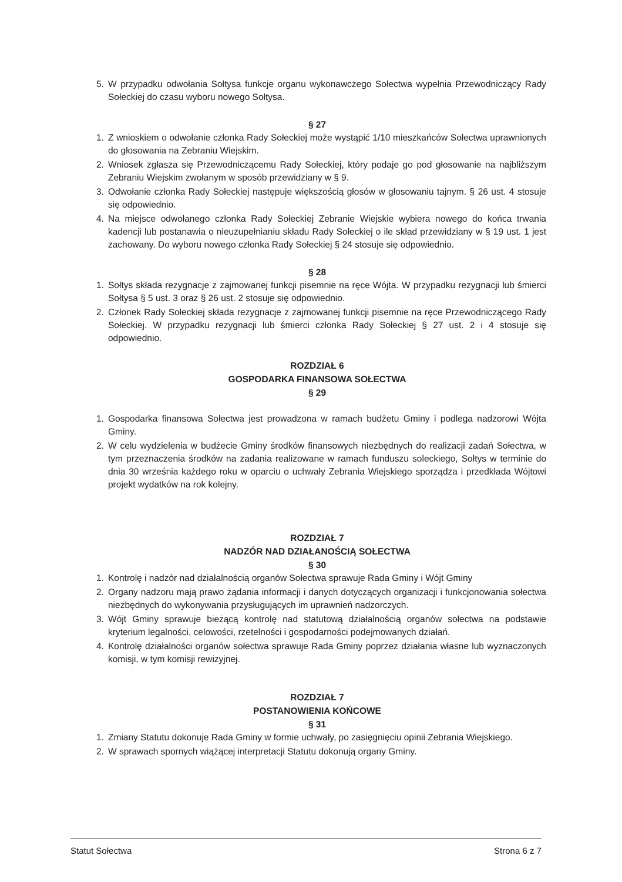5. W przypadku odwołania Sołtysa funkcje organu wykonawczego Sołectwa wypełnia Przewodniczący Rady Sołeckiej do czasu wyboru nowego Sołtysa.
§ 27
1. Z wnioskiem o odwołanie członka Rady Sołeckiej może wystąpić 1/10 mieszkańców Sołectwa uprawnionych do głosowania na Zebraniu Wiejskim.
2. Wniosek zgłasza się Przewodniczącemu Rady Sołeckiej, który podaje go pod głosowanie na najbliższym Zebraniu Wiejskim zwołanym w sposób przewidziany w § 9.
3. Odwołanie członka Rady Sołeckiej następuje większością głosów w głosowaniu tajnym. § 26 ust. 4 stosuje się odpowiednio.
4. Na miejsce odwołanego członka Rady Sołeckiej Zebranie Wiejskie wybiera nowego do końca trwania kadencji lub postanawia o nieuzupełnianiu składu Rady Sołeckiej o ile skład przewidziany w § 19 ust. 1 jest zachowany. Do wyboru nowego członka Rady Sołeckiej § 24 stosuje się odpowiednio.
§ 28
1. Sołtys składa rezygnacje z zajmowanej funkcji pisemnie na ręce Wójta. W przypadku rezygnacji lub śmierci Sołtysa § 5 ust. 3 oraz § 26 ust. 2 stosuje się odpowiednio.
2. Członek Rady Sołeckiej składa rezygnacje z zajmowanej funkcji pisemnie na ręce Przewodniczącego Rady Sołeckiej. W przypadku rezygnacji lub śmierci członka Rady Sołeckiej § 27 ust. 2 i 4 stosuje się odpowiednio.
ROZDZIAŁ 6
GOSPODARKA FINANSOWA SOŁECTWA
§ 29
1. Gospodarka finansowa Sołectwa jest prowadzona w ramach budżetu Gminy i podlega nadzorowi Wójta Gminy.
2. W celu wydzielenia w budżecie Gminy środków finansowych niezbędnych do realizacji zadań Sołectwa, w tym przeznaczenia środków na zadania realizowane w ramach funduszu soleckiego, Sołtys w terminie do dnia 30 września każdego roku w oparciu o uchwały Zebrania Wiejskiego sporządza i przedkłada Wójtowi projekt wydatków na rok kolejny.
ROZDZIAŁ 7
NADZÓR NAD DZIAŁANOŚCIĄ SOŁECTWA
§ 30
1. Kontrolę i nadzór nad działalnością organów Sołectwa sprawuje Rada Gminy i Wójt Gminy
2. Organy nadzoru mają prawo żądania informacji i danych dotyczących organizacji i funkcjonowania sołectwa niezbędnych do wykonywania przysługujących im uprawnień nadzorczych.
3. Wójt Gminy sprawuje bieżącą kontrolę nad statutową działalnością organów sołectwa na podstawie kryterium legalności, celowości, rzetelności i gospodarności podejmowanych działań.
4. Kontrolę działalności organów sołectwa sprawuje Rada Gminy poprzez działania własne lub wyznaczonych komisji, w tym komisji rewizyjnej.
ROZDZIAŁ 7
POSTANOWIENIA KOŃCOWE
§ 31
1. Zmiany Statutu dokonuje Rada Gminy w formie uchwały, po zasięgnięciu opinii Zebrania Wiejskiego.
2. W sprawach spornych wiążącej interpretacji Statutu dokonują organy Gminy.
Statut Sołectwa Strona 6 z 7